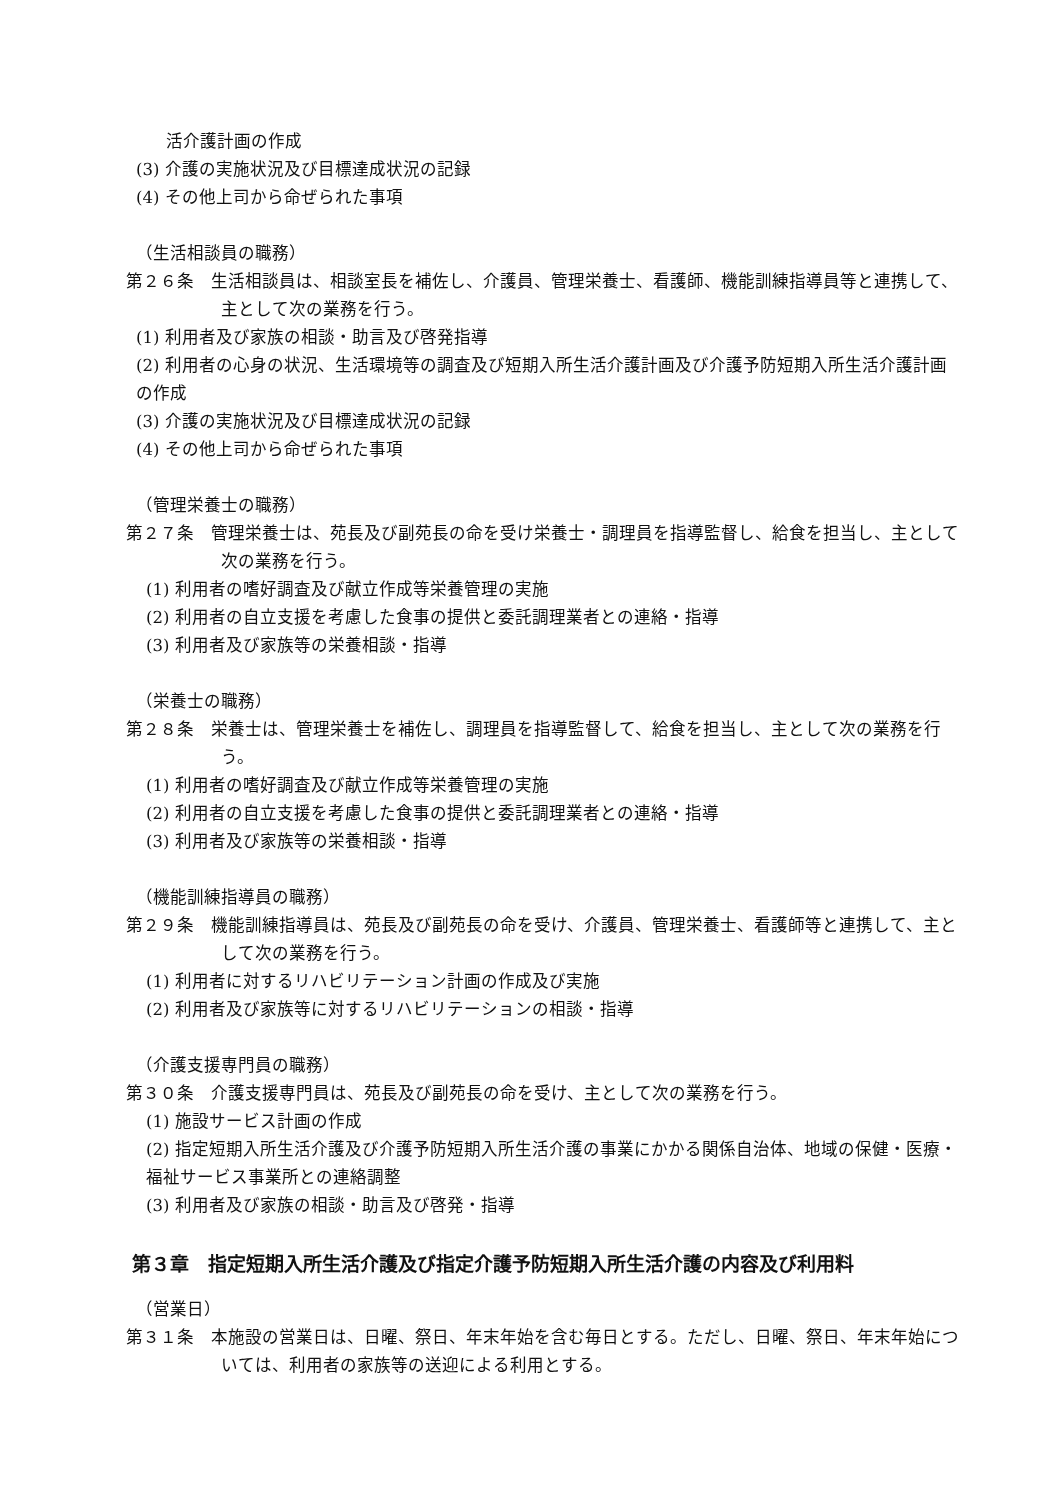活介護計画の作成
(3) 介護の実施状況及び目標達成状況の記録
(4) その他上司から命ぜられた事項
（生活相談員の職務）
第２６条　生活相談員は、相談室長を補佐し、介護員、管理栄養士、看護師、機能訓練指導員等と連携して、主として次の業務を行う。
(1) 利用者及び家族の相談・助言及び啓発指導
(2) 利用者の心身の状況、生活環境等の調査及び短期入所生活介護計画及び介護予防短期入所生活介護計画の作成
(3) 介護の実施状況及び目標達成状況の記録
(4) その他上司から命ぜられた事項
（管理栄養士の職務）
第２７条　管理栄養士は、苑長及び副苑長の命を受け栄養士・調理員を指導監督し、給食を担当し、主として次の業務を行う。
(1) 利用者の嗜好調査及び献立作成等栄養管理の実施
(2) 利用者の自立支援を考慮した食事の提供と委託調理業者との連絡・指導
(3) 利用者及び家族等の栄養相談・指導
（栄養士の職務）
第２８条　栄養士は、管理栄養士を補佐し、調理員を指導監督して、給食を担当し、主として次の業務を行う。
(1) 利用者の嗜好調査及び献立作成等栄養管理の実施
(2) 利用者の自立支援を考慮した食事の提供と委託調理業者との連絡・指導
(3) 利用者及び家族等の栄養相談・指導
（機能訓練指導員の職務）
第２９条　機能訓練指導員は、苑長及び副苑長の命を受け、介護員、管理栄養士、看護師等と連携して、主として次の業務を行う。
(1) 利用者に対するリハビリテーション計画の作成及び実施
(2) 利用者及び家族等に対するリハビリテーションの相談・指導
（介護支援専門員の職務）
第３０条　介護支援専門員は、苑長及び副苑長の命を受け、主として次の業務を行う。
(1) 施設サービス計画の作成
(2) 指定短期入所生活介護及び介護予防短期入所生活介護の事業にかかる関係自治体、地域の保健・医療・福祉サービス事業所との連絡調整
(3) 利用者及び家族の相談・助言及び啓発・指導
第３章　指定短期入所生活介護及び指定介護予防短期入所生活介護の内容及び利用料
（営業日）
第３１条　本施設の営業日は、日曜、祭日、年末年始を含む毎日とする。ただし、日曜、祭日、年末年始については、利用者の家族等の送迎による利用とする。